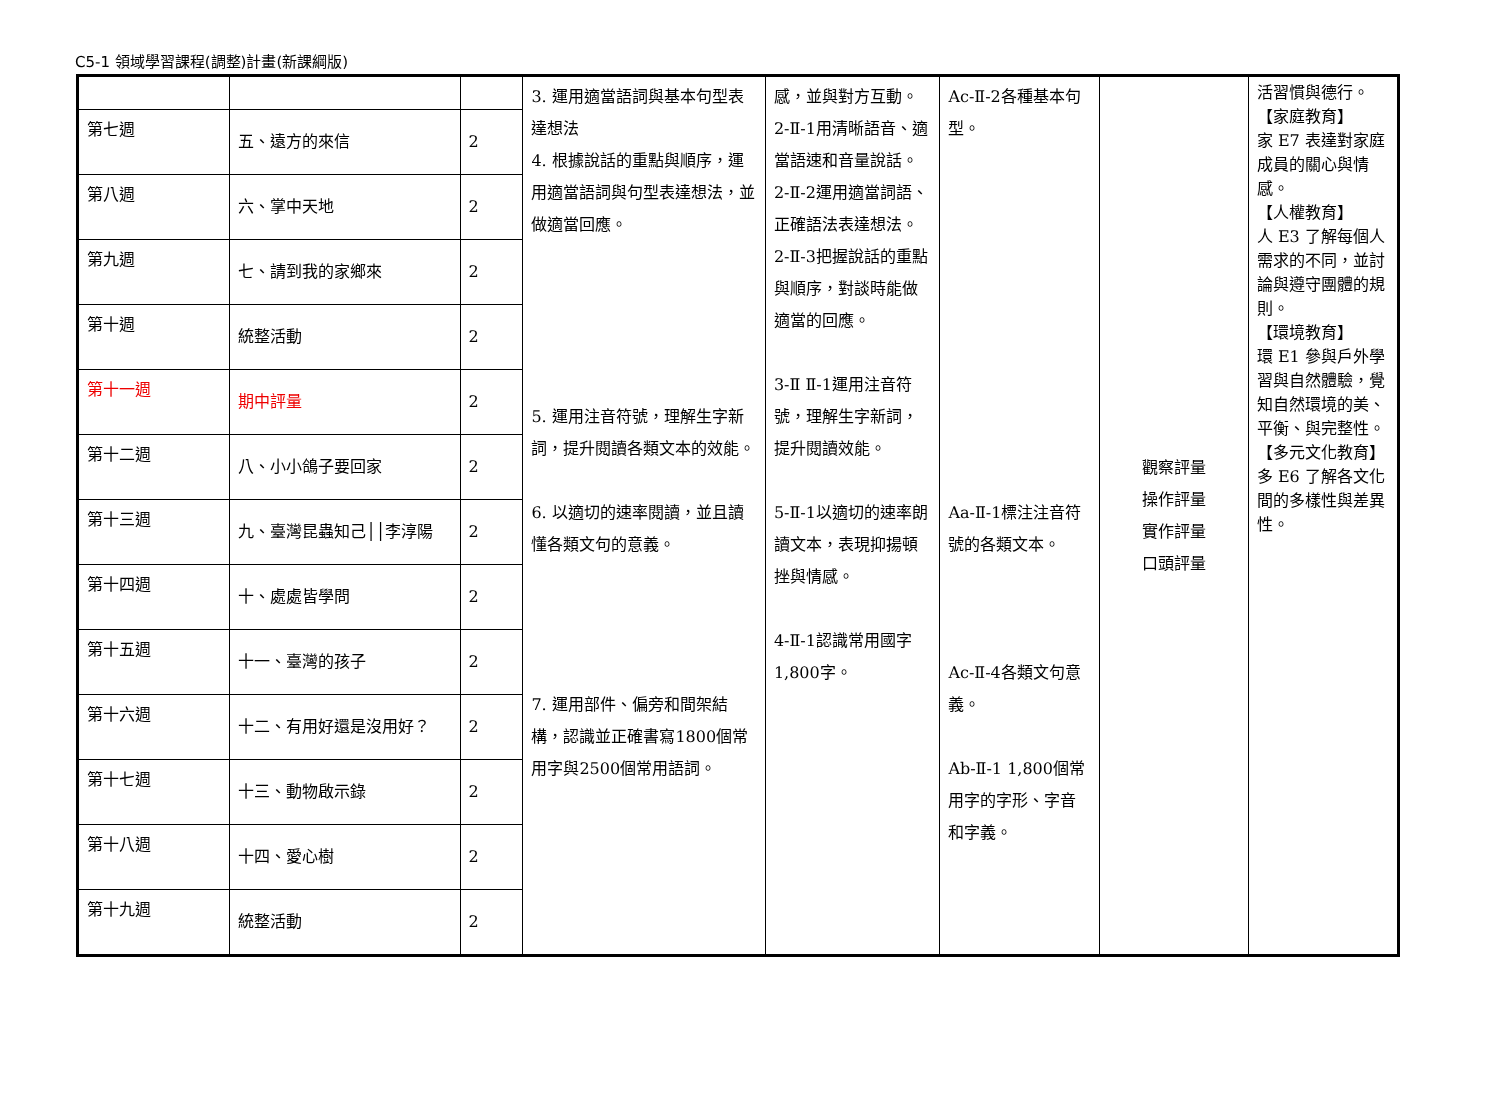C5-1 領域學習課程(調整)計畫(新課綱版)
| | | | 3. 運用適當語詞與基本句型表達想法 4. 根據說話的重點與順序，運用適當語詞與句型表達想法，並做適當回應。 5. 運用注音符號，理解生字新詞，提升閱讀各類文本的效能。 6. 以適切的速率閱讀，並且讀懂各類文句的意義。 7. 運用部件、偏旁和間架結構，認識並正確書寫1800個常用字與2500個常用語詞。 | 感，並與對方互動。 2-Ⅱ-1用清晰語音、適當語速和音量說話。 2-Ⅱ-2運用適當詞語、正確語法表達想法。 2-Ⅱ-3把握說話的重點與順序，對談時能做適當的回應。 3-Ⅱ Ⅱ-1運用注音符號，理解生字新詞，提升閱讀效能。 5-Ⅱ-1以適切的速率朗讀文本，表現抑揚頓挫與情感。 4-Ⅱ-1認識常用國字1,800字。 | Ac-Ⅱ-2各種基本句型。 Aa-Ⅱ-1標注注音符號的各類文本。 Ac-Ⅱ-4各類文句意義。 Ab-Ⅱ-1 1,800個常用字的字形、字音和字義。 | 觀察評量 操作評量 實作評量 口頭評量 | 活習慣與德行。 【家庭教育】 家 E7 表達對家庭成員的關心與情感。 【人權教育】 人 E3 了解每個人需求的不同，並討論與遵守團體的規則。 【環境教育】 環 E1 參與戶外學習與自然體驗，覺知自然環境的美、平衡、與完整性。 【多元文化教育】 多 E6 了解各文化間的多樣性與差異性。 |
| 第七週 | 五、遠方的來信 | 2 | | | | | |
| 第八週 | 六、掌中天地 | 2 | | | | | |
| 第九週 | 七、請到我的家鄉來 | 2 | | | | | |
| 第十週 | 統整活動 | 2 | | | | | |
| 第十一週 | 期中評量 | 2 | | | | | |
| 第十二週 | 八、小小鴿子要回家 | 2 | | | | | |
| 第十三週 | 九、臺灣昆蟲知己││李淳陽 | 2 | | | | | |
| 第十四週 | 十、處處皆學問 | 2 | | | | | |
| 第十五週 | 十一、臺灣的孩子 | 2 | | | | | |
| 第十六週 | 十二、有用好還是沒用好？ | 2 | | | | | |
| 第十七週 | 十三、動物啟示錄 | 2 | | | | | |
| 第十八週 | 十四、愛心樹 | 2 | | | | | |
| 第十九週 | 統整活動 | 2 | | | | | |